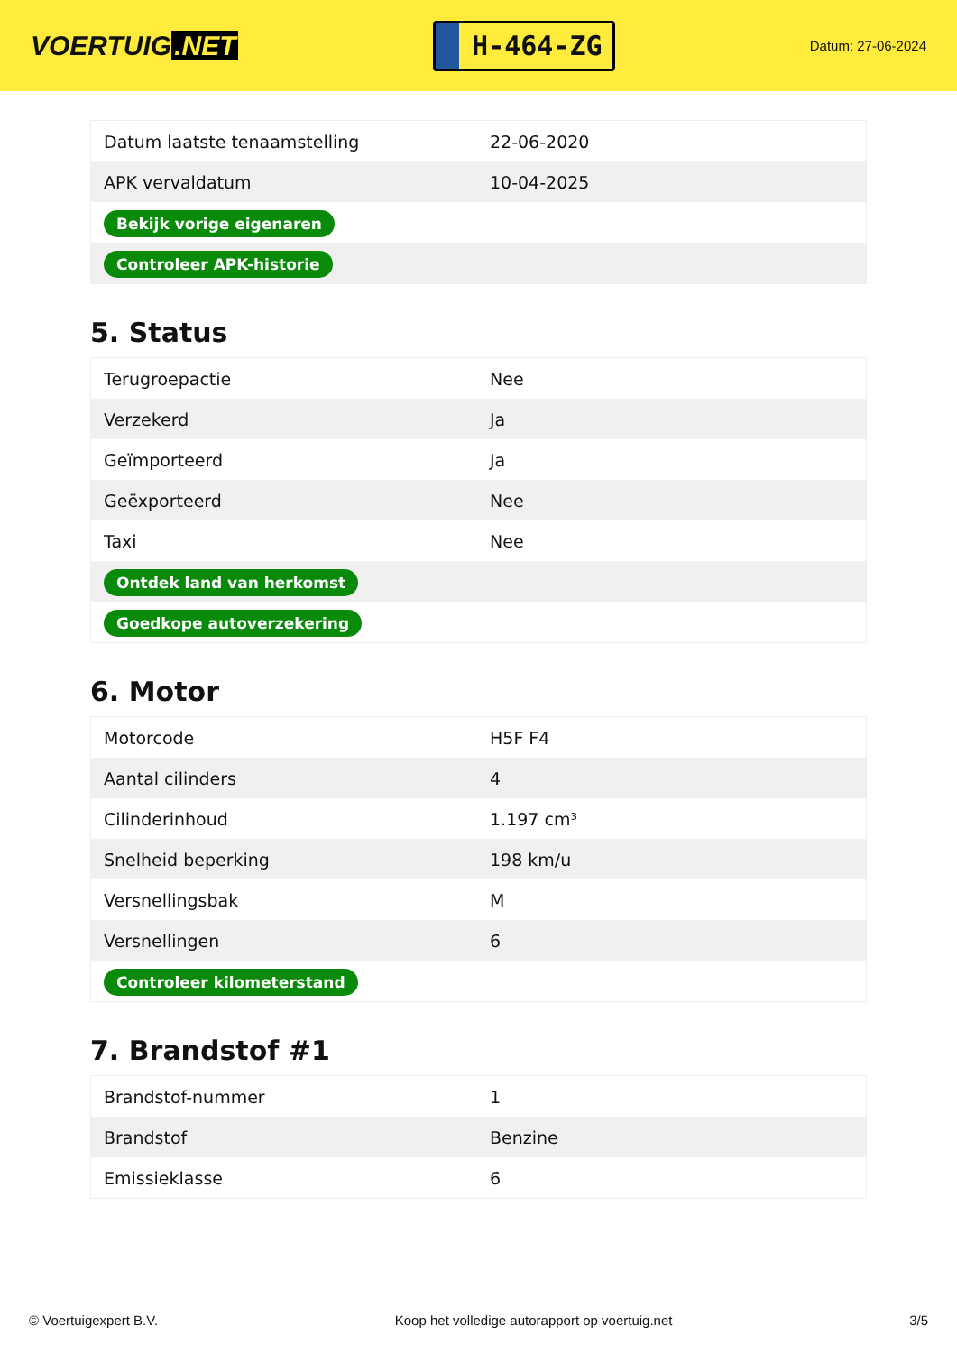VOERTUIG.NET
H-464-ZG
Datum: 27-06-2024
| Datum laatste tenaamstelling | 22-06-2020 |
| APK vervaldatum | 10-04-2025 |
| Bekijk vorige eigenaren | |
| Controleer APK-historie | |
5. Status
| Terugroepactie | Nee |
| Verzekerd | Ja |
| Geïmporteerd | Ja |
| Geëxporteerd | Nee |
| Taxi | Nee |
| Ontdek land van herkomst | |
| Goedkope autoverzekering | |
6. Motor
| Motorcode | H5F F4 |
| Aantal cilinders | 4 |
| Cilinderinhoud | 1.197 cm³ |
| Snelheid beperking | 198 km/u |
| Versnellingsbak | M |
| Versnellingen | 6 |
| Controleer kilometerstand | |
7. Brandstof #1
| Brandstof-nummer | 1 |
| Brandstof | Benzine |
| Emissieklasse | 6 |
© Voertuigexpert B.V. Koop het volledige autorapport op voertuig.net 3/5